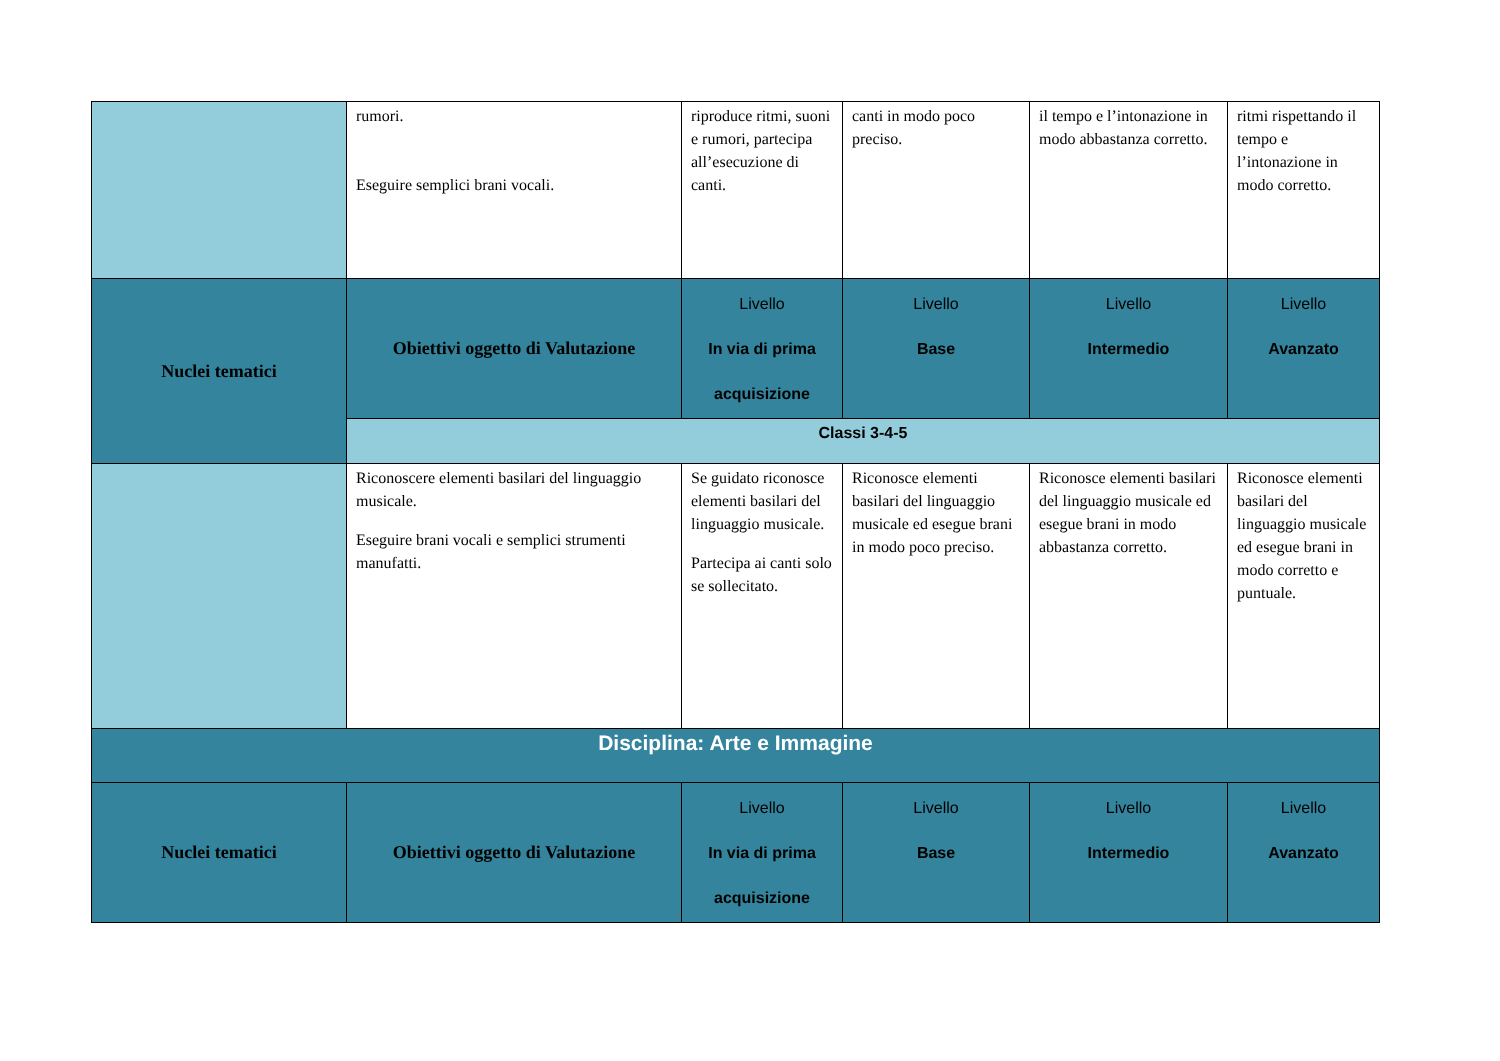| | rumori. Eseguire semplici brani vocali. | riproduce ritmi, suoni e rumori, partecipa all’esecuzione di canti. | canti in modo poco preciso. | il tempo e l’intonazione in modo abbastanza corretto. | ritmi rispettando il tempo e l’intonazione in modo corretto. |
| Nuclei tematici | Obiettivi oggetto di Valutazione | Livello In via di prima acquisizione | Livello Base | Livello Intermedio | Livello Avanzato |
| | Classi 3-4-5 | | | | |
| | Riconoscere elementi basilari del linguaggio musicale. Eseguire brani vocali e semplici strumenti manufatti. | Se guidato riconosce elementi basilari del linguaggio musicale. Partecipa ai canti solo se sollecitato. | Riconosce elementi basilari del linguaggio musicale ed esegue brani in modo poco preciso. | Riconosce elementi basilari del linguaggio musicale ed esegue brani in modo abbastanza corretto. | Riconosce elementi basilari del linguaggio musicale ed esegue brani in modo corretto e puntuale. |
| Disciplina: Arte e Immagine | | | | | |
| Nuclei tematici | Obiettivi oggetto di Valutazione | Livello In via di prima acquisizione | Livello Base | Livello Intermedio | Livello Avanzato |